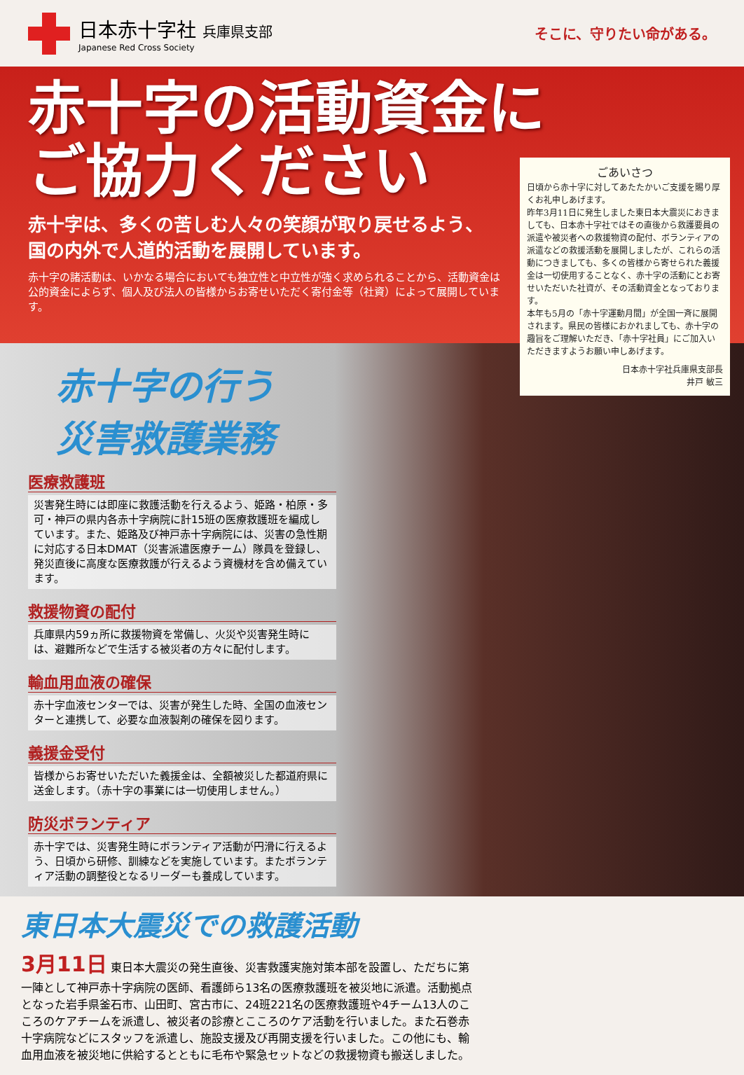日本赤十字社 兵庫県支部
Japanese Red Cross Society
そこに、守りたい命がある。
赤十字の活動資金に
ご協力ください
赤十字は、多くの苦しむ人々の笑顔が取り戻せるよう、
国の内外で人道的活動を展開しています。
赤十字の諸活動は、いかなる場合においても独立性と中立性が強く求められることから、活動資金は公的資金によらず、個人及び法人の皆様からお寄せいただく寄付金等（社資）によって展開しています。
ごあいさつ
日頃から赤十字に対してあたたかいご支援を賜り厚くお礼申しあげます。
昨年3月11日に発生しました東日本大震災におきましても、日本赤十字社ではその直後から救護要員の派遣や被災者への救援物資の配付、ボランティアの派遣などの救援活動を展開しましたが、これらの活動につきましても、多くの皆様から寄せられた義援金は一切使用することなく、赤十字の活動にとお寄せいただいた社資が、その活動資金となっております。
本年も5月の「赤十字運動月間」が全国一斉に展開されます。県民の皆様におかれましても、赤十字の趣旨をご理解いただき、「赤十字社員」にご加入いただきますようお願い申しあげます。
日本赤十字社兵庫県支部長
井戸 敏三
赤十字の行う
災害救護業務
医療救護班
災害発生時には即座に救護活動を行えるよう、姫路・柏原・多可・神戸の県内各赤十字病院に計15班の医療救護班を編成しています。また、姫路及び神戸赤十字病院には、災害の急性期に対応する日本DMAT（災害派遣医療チーム）隊員を登録し、発災直後に高度な医療救護が行えるよう資機材を含め備えています。
救援物資の配付
兵庫県内59ヵ所に救援物資を常備し、火災や災害発生時には、避難所などで生活する被災者の方々に配付します。
輸血用血液の確保
赤十字血液センターでは、災害が発生した時、全国の血液センターと連携して、必要な血液製剤の確保を図ります。
義援金受付
皆様からお寄せいただいた義援金は、全額被災した都道府県に送金します。（赤十字の事業には一切使用しません。）
防災ボランティア
赤十字では、災害発生時にボランティア活動が円滑に行えるよう、日頃から研修、訓練などを実施しています。またボランティア活動の調整役となるリーダーも養成しています。
東日本大震災での救護活動
3月11日 東日本大震災の発生直後、災害救護実施対策本部を設置し、ただちに第一陣として神戸赤十字病院の医師、看護師ら13名の医療救護班を被災地に派遣。活動拠点となった岩手県釜石市、山田町、宮古市に、24班221名の医療救護班や4チーム13人のこころのケアチームを派遣し、被災者の診療とこころのケア活動を行いました。また石巻赤十字病院などにスタッフを派遣し、施設支援及び再開支援を行いました。この他にも、輸血用血液を被災地に供給するとともに毛布や緊急セットなどの救援物資も搬送しました。